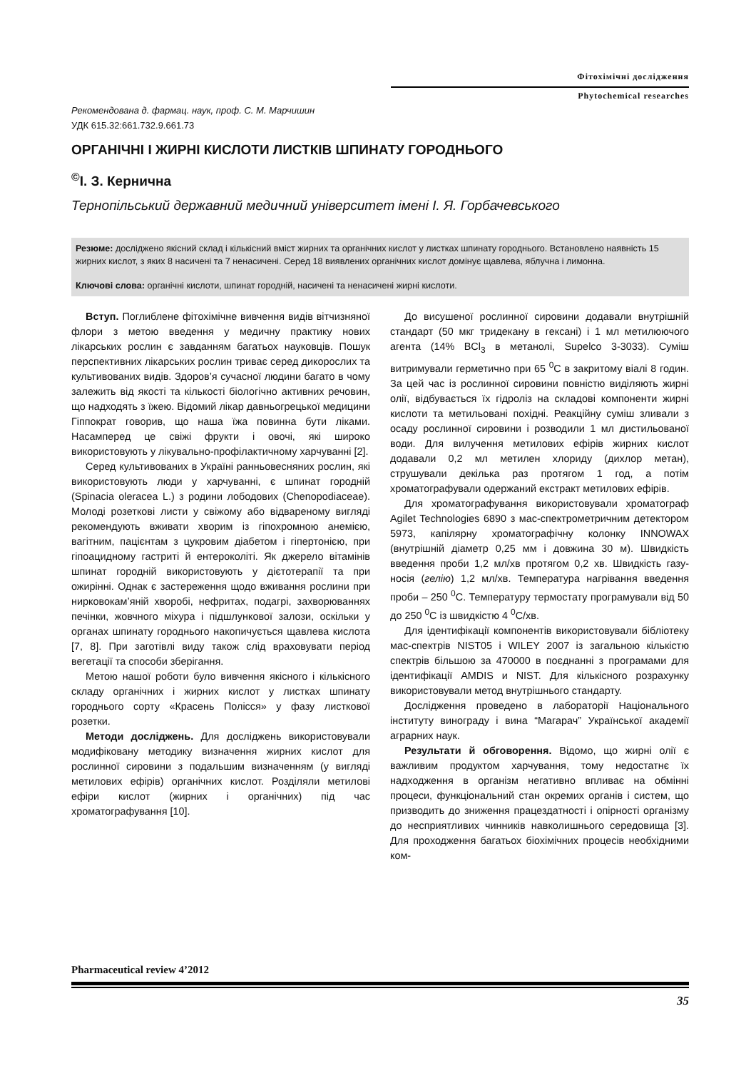Фітохімічні дослідження
Phytochemical researches
Рекомендована д. фармац. наук, проф. С. М. Марчишин
УДК 615.32:661.732.9.661.73
ОРГАНІЧНІ І ЖИРНІ КИСЛОТИ ЛИСТКІВ ШПИНАТУ ГОРОДНЬОГО
<sup>©</sup>І. З. Керничнa
Тернопільський державний медичний університет імені І. Я. Горбачевського
Резюме: досліджено якісний склад і кількісний вміст жирних та органічних кислот у листках шпинату городнього. Встановлено наявність 15 жирних кислот, з яких 8 насичені та 7 ненасичені. Серед 18 виявлених органічних кислот домінує щавлева, яблучна і лимонна.
Ключові слова: органічні кислоти, шпинат городній, насичені та ненасичені жирні кислоти.
Вступ. Поглиблене фітохімічне вивчення видів вітчизняної флори з метою введення у медичну практику нових лікарських рослин є завданням багатьох науковців. Пошук перспективних лікарських рослин триває серед дикорослих та культивованих видів. Здоров’я сучасної людини багато в чому залежить від якості та кількості біологічно активних речовин, що надходять з їжею. Відомий лікар давньогрецької медицини Гіппократ говорив, що наша їжа повинна бути ліками. Насамперед це свіжі фрукти і овочі, які широко використовують у лікувально-профілактичному харчуванні [2].
Серед культивованих в Україні ранньовесняних рослин, які використовують люди у харчуванні, є шпинат городній (Spinacia oleracea L.) з родини лободових (Chenopodiaceae). Молоді розеткові листи у свіжому або відвареному вигляді рекомендують вживати хворим із гіпохромною анемією, вагітним, пацієнтам з цукровим діабетом і гіпертонією, при гіпоацидному гастриті й ентероколіті. Як джерело вітамінів шпинат городній використовують у дієтотерапії та при ожирінні. Однак є застереження щодо вживання рослини при нирковокам’яній хворобі, нефритах, подагрі, захворюваннях печінки, жовчного міхура і підшлункової залози, оскільки у органах шпинату городнього накопичується щавлева кислота [7, 8]. При заготівлі виду також слід враховувати період вегетації та способи зберігання.
Метою нашої роботи було вивчення якісного і кількісного складу органічних і жирних кислот у листках шпинату городнього сорту «Красень Полісся» у фазу листкової розетки.
Методи досліджень. Для досліджень використовували модифіковану методику визначення жирних кислот для рослинної сировини з подальшим визначенням (у вигляді метилових ефірів) органічних кислот. Розділяли метилові ефіри кислот (жирних і органічних) під час хроматографування [10].
До висушеної рослинної сировини додавали внутрішній стандарт (50 мкг тридекану в гексані) і 1 мл метилюючого агента (14% BCl<sub>3</sub> в метанолі, Supelco 3-3033). Суміш витримували герметично при 65 <sup>0</sup>С в закритому віалі 8 годин. За цей час із рослинної сировини повністю виділяють жирні олії, відбувається їх гідроліз на складові компоненти жирні кислоти та метильовані похідні. Реакційну суміш зливали з осаду рослинної сировини і розводили 1 мл дистильованої води. Для вилучення метилових ефірів жирних кислот додавали 0,2 мл метилен хлориду (дихлор метан), струшували декілька раз протягом 1 год, а потім хроматографували одержаний екстракт метилових ефірів.
Для хроматографування використовували хроматограф Agilet Technologies 6890 з мас-спектрометричним детектором 5973, капілярну хроматографічну колонку INNOWAX (внутрішній діаметр 0,25 мм і довжина 30 м). Швидкість введення проби 1,2 мл/хв протягом 0,2 хв. Швидкість газу-носія (гелію) 1,2 мл/хв. Температура нагрівання введення проби – 250 <sup>0</sup>С. Температуру термостату програмували від 50 до 250 <sup>0</sup>С із швидкістю 4 <sup>0</sup>С/хв.
Для ідентифікації компонентів використовували бібліотеку мас-спектрів NIST05 і WILEY 2007 із загальною кількістю спектрів більшою за 470000 в поєднанні з програмами для ідентифікації AMDIS и NIST. Для кількісного розрахунку використовували метод внутрішнього стандарту.
Дослідження проведено в лабораторії Національного інституту винограду і вина “Магарач” Української академії аграрних наук.
Результати й обговорення. Відомо, що жирні олії є важливим продуктом харчування, тому недостатнє їх надходження в організм негативно впливає на обмінні процеси, функціональний стан окремих органів і систем, що призводить до зниження працездатності і опірності організму до несприятливих чинників навколишнього середовища [3]. Для проходження багатьох біохімічних процесів необхідними ком-
Pharmaceutical review 4’2012
35